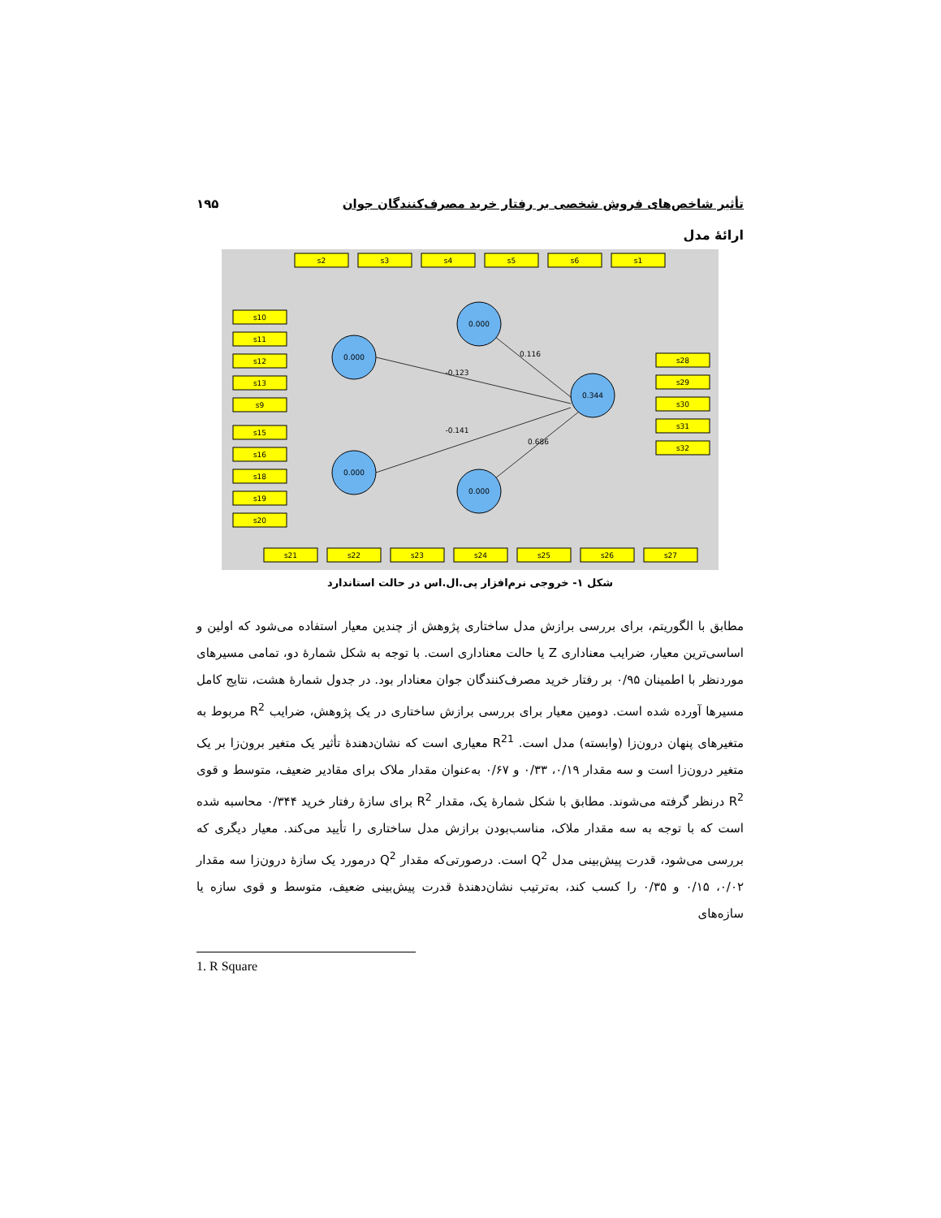تأثیر شاخص‌های فروش شخصی بر رفتار خرید مصرف‌کنندگان جوان ۱۹۵
ارائهٔ مدل
0.000
0.000
0.000
0.000
0.344
s2
s3
s4
s5
s6
s1
s10
s11
s12
s13
s9
s15
s16
s18
s19
s20
s28
s29
s30
s31
s32
s21
s22
s23
s24
s25
s26
s27
0.116
-0.123
-0.141
0.686
شکل ۱- خروجی نرم‌افزار پی.ال.اس در حالت استاندارد
مطابق با الگوریتم، برای بررسی برازش مدل ساختاری پژوهش از چندین معیار استفاده می‌شود که اولین و اساسی‌ترین معیار، ضرایب معناداری Z یا حالت معناداری است. با توجه به شکل شمارهٔ دو، تمامی مسیرهای موردنظر با اطمینان ۰/۹۵ بر رفتار خرید مصرف‌کنندگان جوان معنادار بود. در جدول شمارهٔ هشت، نتایج کامل مسیرها آورده شده است. دومین معیار برای بررسی برازش ساختاری در یک پژوهش، ضرایب R<sup>2</sup> مربوط به متغیرهای پنهان درون‌زا (وابسته) مدل است. R<sup>2</sup><sup>1</sup> معیاری است که نشان‌دهندهٔ تأثیر یک متغیر برون‌زا بر یک متغیر درون‌زا است و سه مقدار ۰/۱۹، ۰/۳۳ و ۰/۶۷ به‌عنوان مقدار ملاک برای مقادیر ضعیف، متوسط و قوی R<sup>2</sup> درنظر گرفته می‌شوند. مطابق با شکل شمارهٔ یک، مقدار R<sup>2</sup> برای سازهٔ رفتار خرید ۰/۳۴۴ محاسبه شده است که با توجه به سه مقدار ملاک، مناسب‌بودن برازش مدل ساختاری را تأیید می‌کند. معیار دیگری که بررسی می‌شود، قدرت پیش‌بینی مدل Q<sup>2</sup> است. درصورتی‌که مقدار Q<sup>2</sup> درمورد یک سازهٔ درون‌زا سه مقدار ۰/۰۲، ۰/۱۵ و ۰/۳۵ را کسب کند، به‌ترتیب نشان‌دهندهٔ قدرت پیش‌بینی ضعیف، متوسط و قوی سازه یا سازه‌های
1. R Square